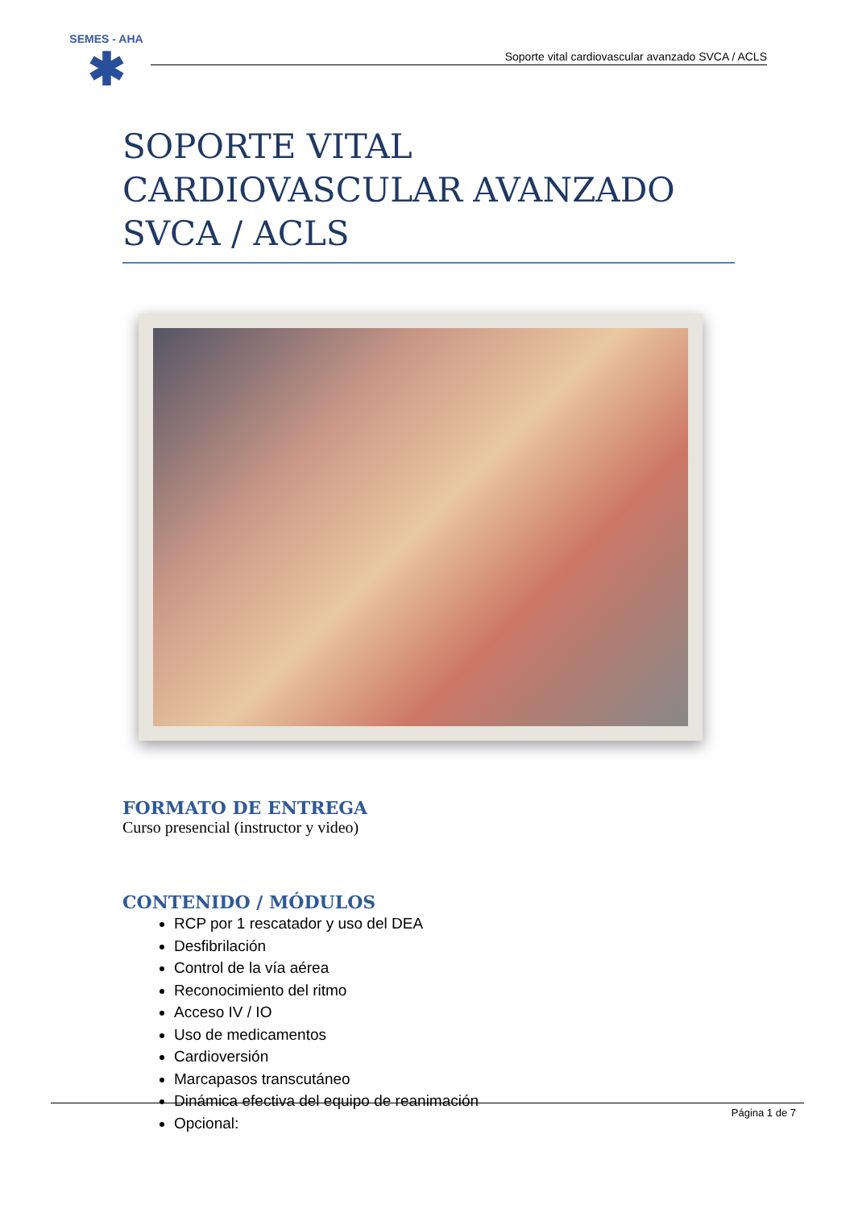SEMES - AHA
✱
Soporte vital cardiovascular avanzado SVCA / ACLS
SOPORTE VITAL CARDIOVASCULAR AVANZADO SVCA / ACLS
FORMATO DE ENTREGA
Curso presencial (instructor y video)
CONTENIDO / MÓDULOS
RCP por 1 rescatador y uso del DEA
Desfibrilación
Control de la vía aérea
Reconocimiento del ritmo
Acceso IV / IO
Uso de medicamentos
Cardioversión
Marcapasos transcutáneo
Dinámica efectiva del equipo de reanimación
Opcional:
Página 1 de 7